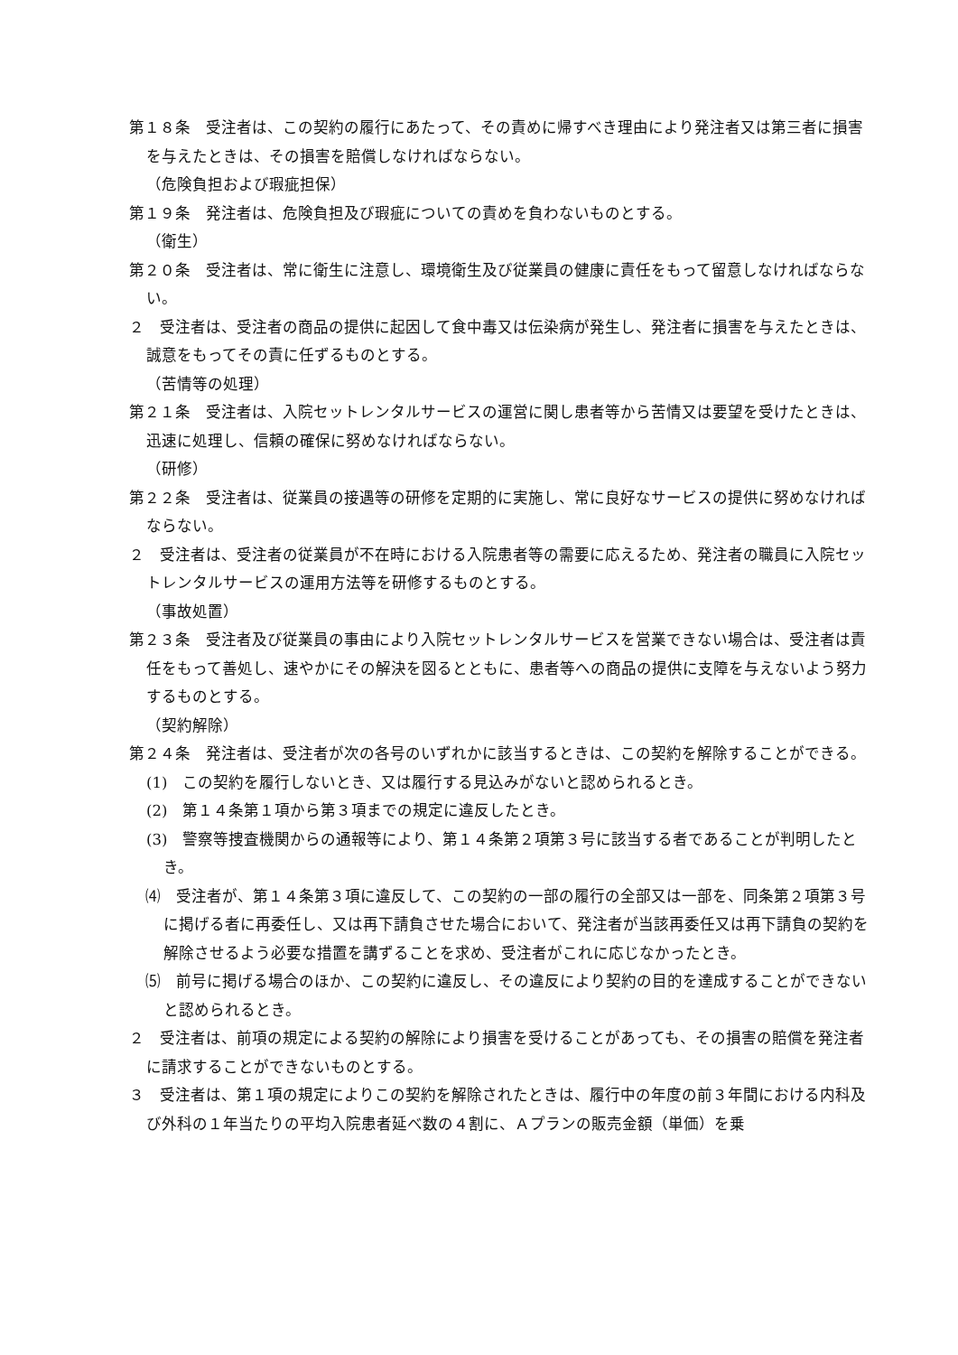第１８条　受注者は、この契約の履行にあたって、その責めに帰すべき理由により発注者又は第三者に損害を与えたときは、その損害を賠償しなければならない。
（危険負担および瑕疵担保）
第１９条　発注者は、危険負担及び瑕疵についての責めを負わないものとする。
（衛生）
第２０条　受注者は、常に衛生に注意し、環境衛生及び従業員の健康に責任をもって留意しなければならない。
２　受注者は、受注者の商品の提供に起因して食中毒又は伝染病が発生し、発注者に損害を与えたときは、誠意をもってその責に任ずるものとする。
（苦情等の処理）
第２１条　受注者は、入院セットレンタルサービスの運営に関し患者等から苦情又は要望を受けたときは、迅速に処理し、信頼の確保に努めなければならない。
（研修）
第２２条　受注者は、従業員の接遇等の研修を定期的に実施し、常に良好なサービスの提供に努めなければならない。
２　受注者は、受注者の従業員が不在時における入院患者等の需要に応えるため、発注者の職員に入院セットレンタルサービスの運用方法等を研修するものとする。
（事故処置）
第２３条　受注者及び従業員の事由により入院セットレンタルサービスを営業できない場合は、受注者は責任をもって善処し、速やかにその解決を図るとともに、患者等への商品の提供に支障を与えないよう努力するものとする。
（契約解除）
第２４条　発注者は、受注者が次の各号のいずれかに該当するときは、この契約を解除することができる。
(1)　この契約を履行しないとき、又は履行する見込みがないと認められるとき。
(2)　第１４条第１項から第３項までの規定に違反したとき。
(3)　警察等捜査機関からの通報等により、第１４条第２項第３号に該当する者であることが判明したとき。
⑷　受注者が、第１４条第３項に違反して、この契約の一部の履行の全部又は一部を、同条第２項第３号に掲げる者に再委任し、又は再下請負させた場合において、発注者が当該再委任又は再下請負の契約を解除させるよう必要な措置を講ずることを求め、受注者がこれに応じなかったとき。
⑸　前号に掲げる場合のほか、この契約に違反し、その違反により契約の目的を達成することができないと認められるとき。
２　受注者は、前項の規定による契約の解除により損害を受けることがあっても、その損害の賠償を発注者に請求することができないものとする。
３　受注者は、第１項の規定によりこの契約を解除されたときは、履行中の年度の前３年間における内科及び外科の１年当たりの平均入院患者延べ数の４割に、Ａプランの販売金額（単価）を乗